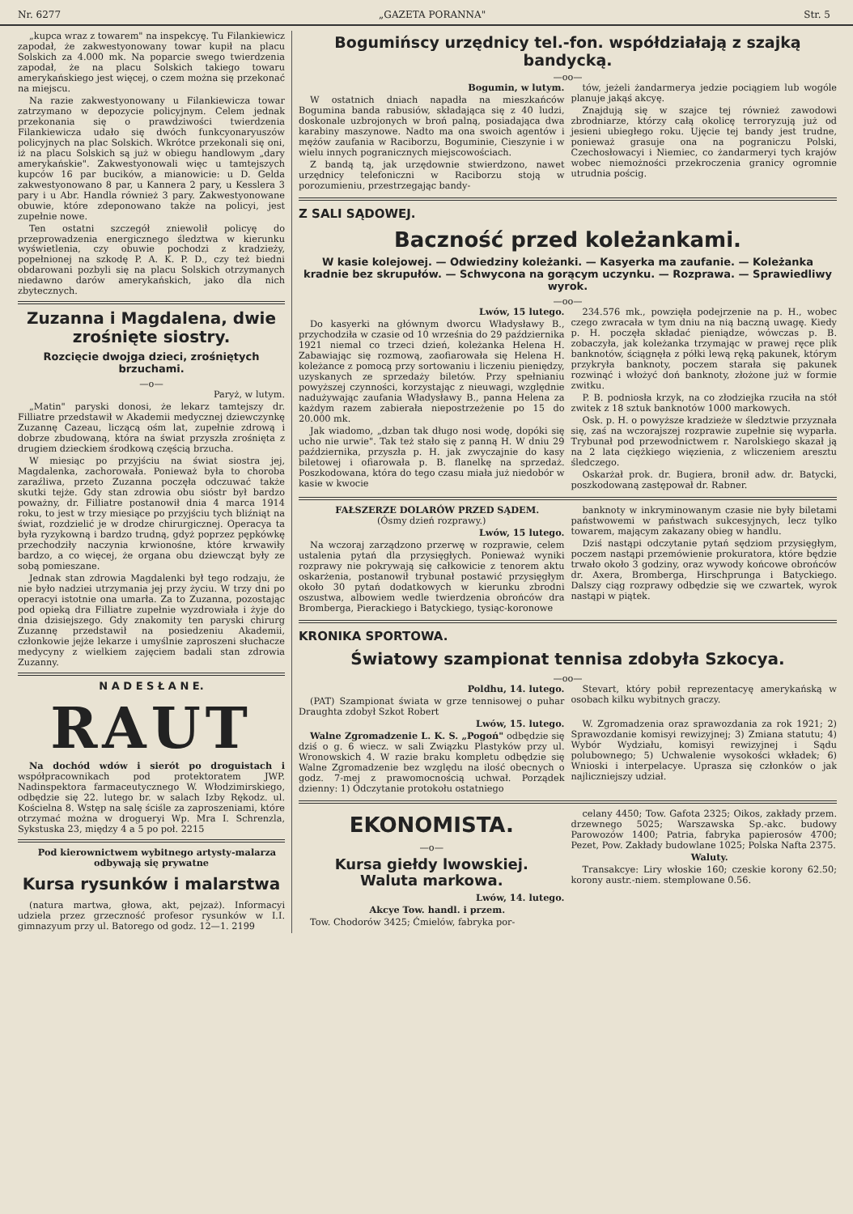Nr. 6277 „GAZETA PORANNA" Str. 5
„kupca wraz z towarem" na inspekcyę. Tu Filankiewicz zapodał, że zakwestyonowany towar kupił na placu Solskich za 4.000 mk. Na poparcie swego twierdzenia zapodał, że na placu Solskich takiego towaru amerykańskiego jest więcej, o czem można się przekonać na miejscu.
Na razie zakwestyonowany u Filankiewicza towar zatrzymano w depozycie policyjnym. Celem jednak przekonania się o prawdziwości twierdzenia Filankiewicza udało się dwóch funkcyonaryuszów policyjnych na plac Solskich. Wkrótce przekonali się oni, iż na placu Solskich są już w obiegu handlowym „dary amerykańskie". Zakwestyonowali więc u tamtejszych kupców 16 par bucików, a mianowicie: u D. Gelda zakwestyonowano 8 par, u Kannera 2 pary, u Kesslera 3 pary i u Abr. Handla również 3 pary. Zakwestyonowane obuwie, które zdeponowano także na policyi, jest zupełnie nowe.
Ten ostatni szczegół zniewolił policyę do przeprowadzenia energicznego śledztwa w kierunku wyświetlenia, czy obuwie pochodzi z kradzieży, popełnionej na szkodę P. A. K. P. D., czy też biedni obdarowani pozbyli się na placu Solskich otrzymanych niedawno darów amerykańskich, jako dla nich zbytecznych.
Zuzanna i Magdalena, dwie zrośnięte siostry.
Rozcięcie dwojga dzieci, zrośniętych brzuchami.
—o—
Paryż, w lutym.
„Matin" paryski donosi, że lekarz tamtejszy dr. Filliatre przedstawił w Akademii medycznej dziewczynkę Zuzannę Cazeau, liczącą ośm lat, zupełnie zdrową i dobrze zbudowaną, która na świat przyszła zrośnięta z drugiem dzieckiem środkową częścią brzucha.
W miesiąc po przyjściu na świat siostra jej, Magdalenka, zachorowała. Ponieważ była to choroba zaraźliwa, przeto Zuzanna poczęła odczuwać także skutki tejże. Gdy stan zdrowia obu sióstr był bardzo poważny, dr. Filliatre postanowił dnia 4 marca 1914 roku, to jest w trzy miesiące po przyjściu tych bliźniąt na świat, rozdzielić je w drodze chirurgicznej. Operacya ta była ryzykowną i bardzo trudną, gdyż poprzez pępkówkę przechodziły naczynia krwionośne, które krwawiły bardzo, a co więcej, że organa obu dziewcząt były ze sobą pomieszane.
Jednak stan zdrowia Magdalenki był tego rodzaju, że nie było nadziei utrzymania jej przy życiu. W trzy dni po operacyi istotnie ona umarła. Za to Zuzanna, pozostając pod opieką dra Filliatre zupełnie wyzdrowiała i żyje do dnia dzisiejszego. Gdy znakomity ten paryski chirurg Zuzannę przedstawił na posiedzeniu Akademii, członkowie jejże lekarze i umyślnie zaproszeni słuchacze medycyny z wielkiem zajęciem badali stan zdrowia Zuzanny.
N A D E S Ł A N E.
RAUT
Na dochód wdów i sierót po droguistach i współpracownikach pod protektoratem JWP. Nadinspektora farmaceutycznego W. Włodzimirskiego, odbędzie się 22. lutego br. w salach Izby Rękodz. ul. Kościelna 8. Wstęp na salę ściśle za zaproszeniami, które otrzymać można w drogueryi Wp. Mra I. Schrenzla, Sykstuska 23, między 4 a 5 po poł. 2215
Pod kierownictwem wybitnego artysty-malarza odbywają się prywatne
Kursa rysunków i malarstwa
(natura martwa, głowa, akt, pejzaż). Informacyi udziela przez grzeczność profesor rysunków w I.I. gimnazyum przy ul. Batorego od godz. 12—1. 2199
Bogumińscy urzędnicy tel.-fon. współdziałają z szajką bandycką.
—oo—
Bogumin, w lutym.
W ostatnich dniach napadła na mieszkańców Bogumina banda rabusiów, składająca się z 40 ludzi, doskonale uzbrojonych w broń palną, posiadająca dwa karabiny maszynowe. Nadto ma ona swoich agentów i mężów zaufania w Raciborzu, Boguminie, Cieszynie i w wielu innych pogranicznych miejscowościach.
Z bandą tą, jak urzędownie stwierdzono, nawet urzędnicy telefoniczni w Raciborzu stoją w porozumieniu, przestrzegając bandy-
tów, jeżeli żandarmerya jedzie pociągiem lub wogóle planuje jakąś akcyę.
Znajdują się w szajce tej również zawodowi zbrodniarze, którzy całą okolicę terroryzują już od jesieni ubiegłego roku. Ujęcie tej bandy jest trudne, ponieważ grasuje ona na pograniczu Polski, Czechosłowacyi i Niemiec, co żandarmeryi tych krajów wobec niemożności przekroczenia granicy ogromnie utrudnia pościg.
Z SALI SĄDOWEJ.
Baczność przed koleżankami.
W kasie kolejowej. — Odwiedziny koleżanki. — Kasyerka ma zaufanie. — Koleżanka kradnie bez skrupułów. — Schwycona na gorącym uczynku. — Rozprawa. — Sprawiedliwy wyrok.
—oo—
Lwów, 15 lutego.
Do kasyerki na głównym dworcu Władysławy B., przychodziła w czasie od 10 września do 29 października 1921 niemal co trzeci dzień, koleżanka Helena H. Zabawiając się rozmową, zaofiarowała się Helena H. koleżance z pomocą przy sortowaniu i liczeniu pieniędzy, uzyskanych ze sprzedaży biletów. Przy spełnianiu powyższej czynności, korzystając z nieuwagi, względnie nadużywając zaufania Władysławy B., panna Helena za każdym razem zabierała niepostrzeżenie po 15 do 20.000 mk.
Jak wiadomo, „dzban tak długo nosi wodę, dopóki się ucho nie urwie". Tak też stało się z panną H. W dniu 29 października, przyszła p. H. jak zwyczajnie do kasy biletowej i ofiarowała p. B. flanelkę na sprzedaż. Poszkodowana, która do tego czasu miała już niedobór w kasie w kwocie
234.576 mk., powzięła podejrzenie na p. H., wobec czego zwracała w tym dniu na nią baczną uwagę. Kiedy p. H. poczęła składać pieniądze, wówczas p. B. zobaczyła, jak koleżanka trzymając w prawej ręce plik banknotów, ściągnęła z półki lewą ręką pakunek, którym przykryła banknoty, poczem starała się pakunek rozwinąć i włożyć doń banknoty, złożone już w formie zwitku.
P. B. podniosła krzyk, na co złodziejka rzuciła na stół zwitek z 18 sztuk banknotów 1000 markowych.
Osk. p. H. o powyższe kradzieże w śledztwie przyznała się, zaś na wczorajszej rozprawie zupełnie się wyparła. Trybunał pod przewodnictwem r. Narolskiego skazał ją na 2 lata ciężkiego więzienia, z wliczeniem aresztu śledczego.
Oskarżał prok. dr. Bugiera, bronił adw. dr. Batycki, poszkodowaną zastępował dr. Rabner.
FAŁSZERZE DOLARÓW PRZED SĄDEM.
(Ósmy dzień rozprawy.)
Lwów, 15 lutego.
Na wczoraj zarządzono przerwę w rozprawie, celem ustalenia pytań dla przysięgłych. Ponieważ wyniki rozprawy nie pokrywają się całkowicie z tenorem aktu oskarżenia, postanowił trybunał postawić przysięgłym około 30 pytań dodatkowych w kierunku zbrodni oszustwa, albowiem wedle twierdzenia obrońców dra Bromberga, Pierackiego i Batyckiego, tysiąc-koronowe
banknoty w inkryminowanym czasie nie były biletami państwowemi w państwach sukcesyjnych, lecz tylko towarem, mającym zakazany obieg w handlu.
Dziś nastąpi odczytanie pytań sędziom przysięgłym, poczem nastąpi przemówienie prokuratora, które będzie trwało około 3 godziny, oraz wywody końcowe obrońców dr. Axera, Bromberga, Hirschprunga i Batyckiego. Dalszy ciąg rozprawy odbędzie się we czwartek, wyrok nastąpi w piątek.
KRONIKA SPORTOWA.
Światowy szampionat tennisa zdobyła Szkocya.
—oo—
Poldhu, 14. lutego.
(PAT) Szampionat świata w grze tennisowej o puhar Draughta zdobył Szkot Robert
Stevart, który pobił reprezentacyę amerykańską w osobach kilku wybitnych graczy.
Lwów, 15. lutego.
Walne Zgromadzenie L. K. S. „Pogoń" odbędzie się dziś o g. 6 wiecz. w sali Związku Plastyków przy ul. Wronowskich 4. W razie braku kompletu odbędzie się Walne Zgromadzenie bez względu na ilość obecnych o godz. 7-mej z prawomocnością uchwał. Porządek dzienny: 1) Odczytanie protokołu ostatniego
W. Zgromadzenia oraz sprawozdania za rok 1921; 2) Sprawozdanie komisyi rewizyjnej; 3) Zmiana statutu; 4) Wybór Wydziału, komisyi rewizyjnej i Sądu polubownego; 5) Uchwalenie wysokości wkładek; 6) Wnioski i interpelacye. Uprasza się członków o jak najliczniejszy udział.
EKONOMISTA.
—o—
Kursa giełdy lwowskiej.
Waluta markowa.
Lwów, 14. lutego.
Akcye Tow. handl. i przem.
Tow. Chodorów 3425; Ćmielów, fabryka por-
celany 4450; Tow. Gafota 2325; Oikos, zakłady przem. drzewnego 5025; Warszawska Sp.-akc. budowy Parowozów 1400; Patria, fabryka papierosów 4700; Pezet, Pow. Zakłady budowlane 1025; Polska Nafta 2375.
Waluty.
Transakcye: Liry włoskie 160; czeskie korony 62.50; korony austr.-niem. stemplowane 0.56.